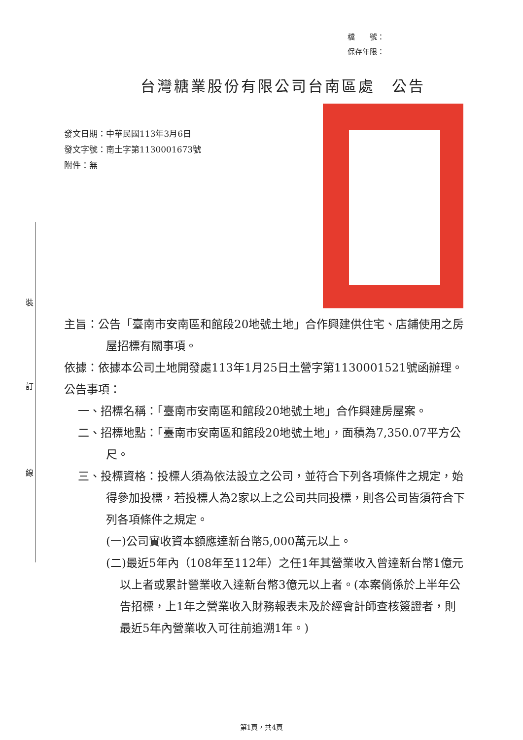檔　　號：
保存年限：
台灣糖業股份有限公司台南區處　公告
發文日期：中華民國113年3月6日
發文字號：南土字第1130001673號
附件：無
裝
訂
線
主旨：公告「臺南市安南區和館段20地號土地」合作興建供住宅、店鋪使用之房屋招標有關事項。
依據：依據本公司土地開發處113年1月25日土營字第1130001521號函辦理。
公告事項：
一、招標名稱：「臺南市安南區和館段20地號土地」合作興建房屋案。
二、招標地點：「臺南市安南區和館段20地號土地」，面積為7,350.07平方公尺。
三、投標資格：投標人須為依法設立之公司，並符合下列各項條件之規定，始得參加投標，若投標人為2家以上之公司共同投標，則各公司皆須符合下列各項條件之規定。
(一)公司實收資本額應達新台幣5,000萬元以上。
(二)最近5年內（108年至112年）之任1年其營業收入曾達新台幣1億元以上者或累計營業收入達新台幣3億元以上者。(本案倘係於上半年公告招標，上1年之營業收入財務報表未及於經會計師查核簽證者，則最近5年內營業收入可往前追溯1年。)
第1頁，共4頁